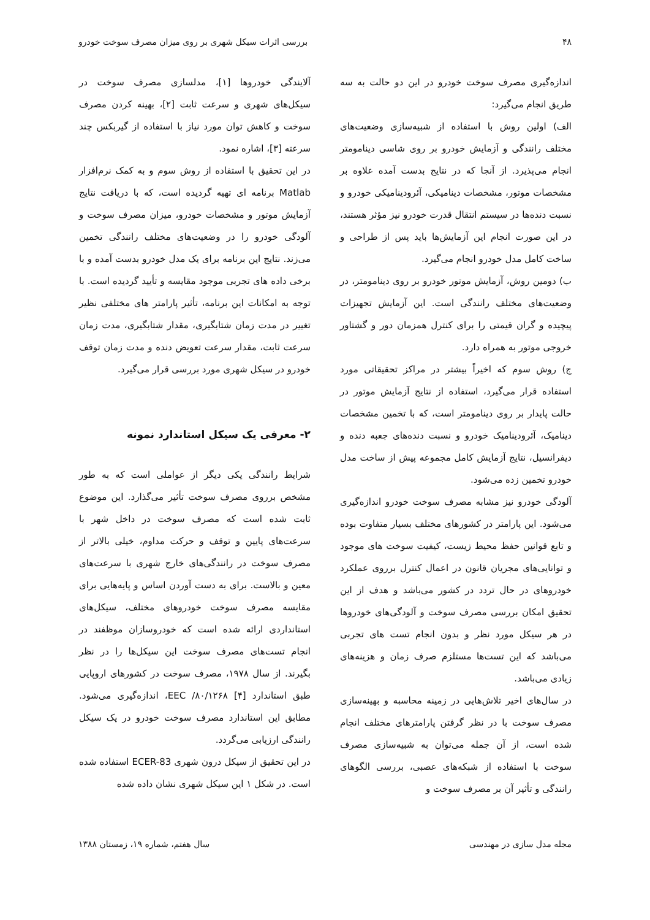۴۸ بررسی اثرات سیکل شهری بر روی میزان مصرف سوخت خودرو
اندازه‌گیری مصرف سوخت خودرو در این دو حالت به سه طریق انجام می‌گیرد:
الف) اولین روش با استفاده از شبیه‌سازی وضعیت‌های مختلف رانندگی و آزمایش خودرو بر روی شاسی دینامومتر انجام می‌پذیرد. از آنجا که در نتایج بدست آمده علاوه بر مشخصات موتور، مشخصات دینامیکی، آئرودینامیکی خودرو و نسبت دنده‌ها در سیستم انتقال قدرت خودرو نیز مؤثر هستند، در این صورت انجام این آزمایش‌ها باید پس از طراحی و ساخت کامل مدل خودرو انجام می‌گیرد.
ب) دومین روش، آزمایش موتور خودرو بر روی دینامومتر، در وضعیت‌های مختلف رانندگی است. این آزمایش تجهیزات پیچیده و گران قیمتی را برای کنترل همزمان دور و گشتاور خروجی موتور به همراه دارد.
ج) روش سوم که اخیراً بیشتر در مراکز تحقیقاتی مورد استفاده قرار می‌گیرد، استفاده از نتایج آزمایش موتور در حالت پایدار بر روی دینامومتر است، که با تخمین مشخصات دینامیک، آئرودینامیک خودرو و نسبت دنده‌های جعبه دنده و دیفرانسیل، نتایج آزمایش کامل مجموعه پیش از ساخت مدل خودرو تخمین زده می‌شود.
آلودگی خودرو نیز مشابه مصرف سوخت خودرو اندازه‌گیری می‌شود. این پارامتر در کشورهای مختلف بسیار متفاوت بوده و تابع قوانین حفظ محیط زیست، کیفیت سوخت های موجود و توانایی‌های مجریان قانون در اعمال کنترل برروی عملکرد خودروهای در حال تردد در کشور می‌باشد و هدف از این تحقیق امکان بررسی مصرف سوخت و آلودگی‌های خودروها در هر سیکل مورد نظر و بدون انجام تست های تجربی می‌باشد که این تست‌ها مستلزم صرف زمان و هزینه‌های زیادی می‌باشد.
در سال‌های اخیر تلاش‌هایی در زمینه محاسبه و بهینه‌سازی مصرف سوخت با در نظر گرفتن پارامترهای مختلف انجام شده است، از آن جمله می‌توان به شبیه‌سازی مصرف سوخت با استفاده از شبکه‌های عصبی، بررسی الگوهای رانندگی و تأثیر آن بر مصرف سوخت و
آلایندگی خودروها [۱]، مدلسازی مصرف سوخت در سیکل‌های شهری و سرعت ثابت [۲]، بهینه کردن مصرف سوخت و کاهش توان مورد نیاز با استفاده از گیربکس چند سرعته [۳]، اشاره نمود.
در این تحقیق با استفاده از روش سوم و به کمک نرم‌افزار Matlab برنامه ای تهیه گردیده است، که با دریافت نتایج آزمایش موتور و مشخصات خودرو، میزان مصرف سوخت و آلودگی خودرو را در وضعیت‌های مختلف رانندگی تخمین می‌زند. نتایج این برنامه برای یک مدل خودرو بدست آمده و با برخی داده های تجربی موجود مقایسه و تأیید گردیده است. با توجه به امکانات این برنامه، تأثیر پارامتر های مختلفی نظیر تغییر در مدت زمان شتابگیری، مقدار شتابگیری، مدت زمان سرعت ثابت، مقدار سرعت تعویض دنده و مدت زمان توقف خودرو در سیکل شهری مورد بررسی قرار می‌گیرد.
۲- معرفی یک سیکل استاندارد نمونه
شرایط رانندگی یکی دیگر از عواملی است که به طور مشخص برروی مصرف سوخت تأثیر می‌گذارد. این موضوع ثابت شده است که مصرف سوخت در داخل شهر با سرعت‌های پایین و توقف و حرکت مداوم، خیلی بالاتر از مصرف سوخت در رانندگی‌های خارج شهری با سرعت‌های معین و بالاست. برای به دست آوردن اساس و پایه‌هایی برای مقایسه مصرف سوخت خودروهای مختلف، سیکل‌های استانداردی ارائه شده است که خودروسازان موظفند در انجام تست‌های مصرف سوخت این سیکل‌ها را در نظر بگیرند. از سال ۱۹۷۸، مصرف سوخت در کشورهای اروپایی طبق استاندارد EEC /۸۰/۱۲۶۸ [۴]، اندازه‌گیری می‌شود. مطابق این استاندارد مصرف سوخت خودرو در یک سیکل رانندگی ارزیابی می‌گردد.
در این تحقیق از سیکل درون شهری ECER-83 استفاده شده است. در شکل ۱ این سیکل شهری نشان داده شده
مجله مدل سازی در مهندسی سال هفتم، شماره ۱۹، زمستان ۱۳۸۸